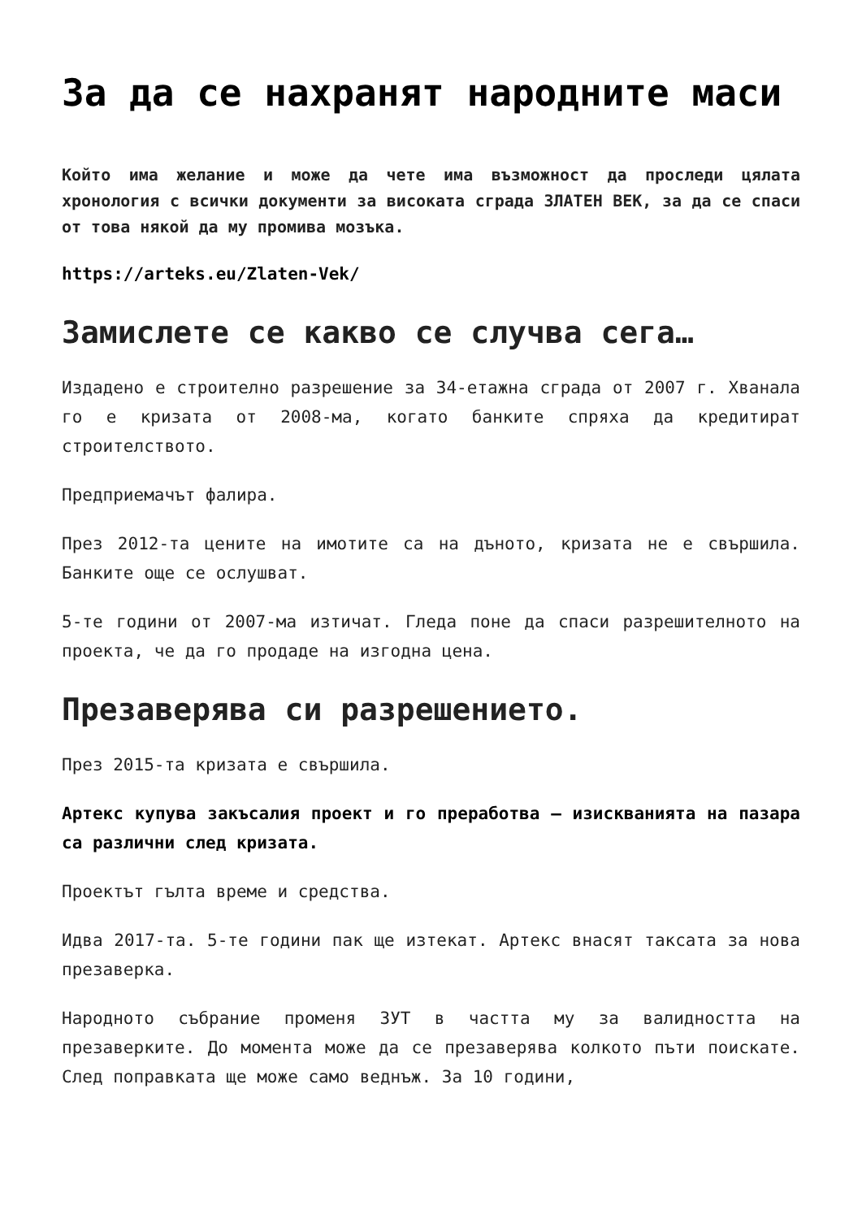За да се нахранят народните маси
Който има желание и може да чете има възможност да проследи цялата хронология с всички документи за високата сграда ЗЛАТЕН ВЕК, за да се спаси от това някой да му промива мозъка.
https://arteks.eu/Zlaten-Vek/
Замислете се какво се случва сега…
Издадено е строително разрешение за 34-етажна сграда от 2007 г. Хванала го е кризата от 2008-ма, когато банките спряха да кредитират строителството.
Предприемачът фалира.
През 2012-та цените на имотите са на дъното, кризата не е свършила. Банките още се ослушват.
5-те години от 2007-ма изтичат. Гледа поне да спаси разрешителното на проекта, че да го продаде на изгодна цена.
Презаверява си разрешението.
През 2015-та кризата е свършила.
Артекс купува закъсалия проект и го преработва – изискванията на пазара са различни след кризата.
Проектът гълта време и средства.
Идва 2017-та. 5-те години пак ще изтекат. Артекс внасят таксата за нова презаверка.
Народното събрание променя ЗУТ в частта му за валидността на презаверките. До момента може да се презаверява колкото пъти поискате. След поправката ще може само веднъж. За 10 години,